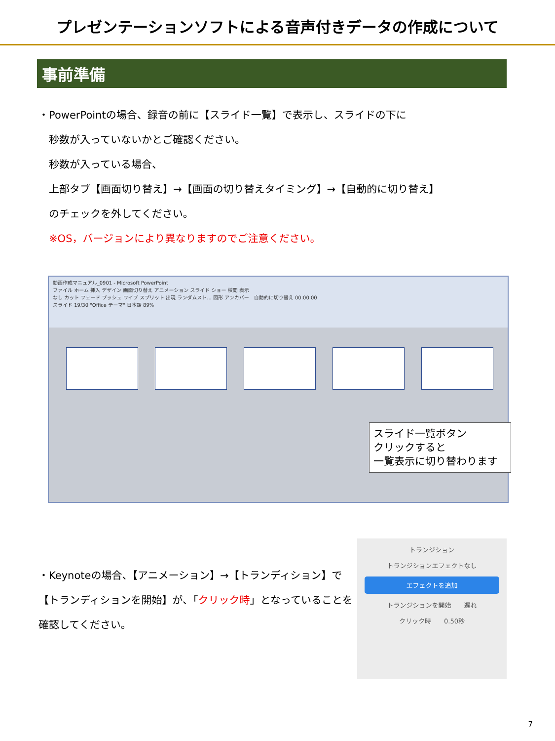プレゼンテーションソフトによる音声付きデータの作成について
事前準備
・PowerPointの場合、録音の前に【スライド一覧】で表示し、スライドの下に
　秒数が入っていないかとご確認ください。
　秒数が入っている場合、
　上部タブ【画面切り替え】→【画面の切り替えタイミング】→【自動的に切り替え】
　のチェックを外してください。
　※OS，バージョンにより異なりますのでご注意ください。
動画作成マニュアル_0901 - Microsoft PowerPoint
ファイル ホーム 挿入 デザイン 画面切り替え アニメーション スライド ショー 校閲 表示
なし カット フェード プッシュ ワイプ スプリット 出現 ランダムスト... 図形 アンカバー　自動的に切り替え 00:00.00
スライド 19/30 "Office テーマ" 日本語 89%
スライド一覧ボタン
クリックすると
一覧表示に切り替わります
・Keynoteの場合、【アニメーション】→【トランディション】で
【トランディションを開始】が、「クリック時」となっていることを
確認してください。
トランジション
トランジションエフェクトなし
エフェクトを追加
トランジションを開始　　遅れ
クリック時　　0.50秒
7